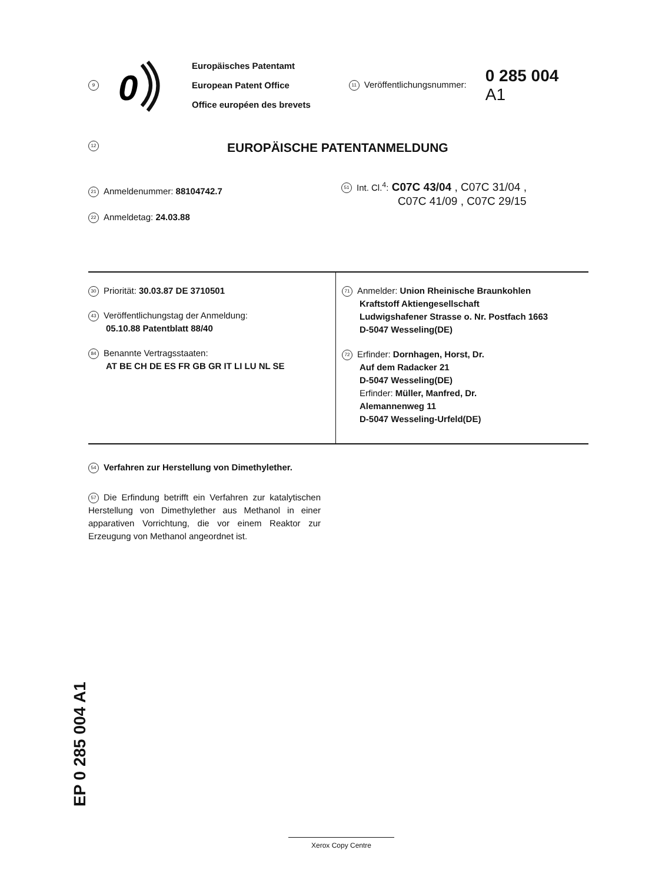9
0
Europäisches Patentamt
European Patent Office
Office européen des brevets
11 Veröffentlichungsnummer:
0 285 004
A1
12 EUROPÄISCHE PATENTANMELDUNG
21 Anmeldenummer: 88104742.7
22 Anmeldetag: 24.03.88
51 Int. Cl.<sup>4</sup>: C07C 43/04 , C07C 31/04 ,
C07C 41/09 , C07C 29/15
30 Priorität: 30.03.87 DE 3710501
43 Veröffentlichungstag der Anmeldung:
05.10.88 Patentblatt 88/40
84 Benannte Vertragsstaaten:
AT BE CH DE ES FR GB GR IT LI LU NL SE
71 Anmelder: Union Rheinische Braunkohlen
Kraftstoff Aktiengesellschaft
Ludwigshafener Strasse o. Nr. Postfach 1663
D-5047 Wesseling(DE)
72 Erfinder: Dornhagen, Horst, Dr.
Auf dem Radacker 21
D-5047 Wesseling(DE)
Erfinder: Müller, Manfred, Dr.
Alemannenweg 11
D-5047 Wesseling-Urfeld(DE)
54 Verfahren zur Herstellung von Dimethylether.
57 Die Erfindung betrifft ein Verfahren zur katalytischen Herstellung von Dimethylether aus Methanol in einer apparativen Vorrichtung, die vor einem Reaktor zur Erzeugung von Methanol angeordnet ist.
EP 0 285 004 A1
Xerox Copy Centre